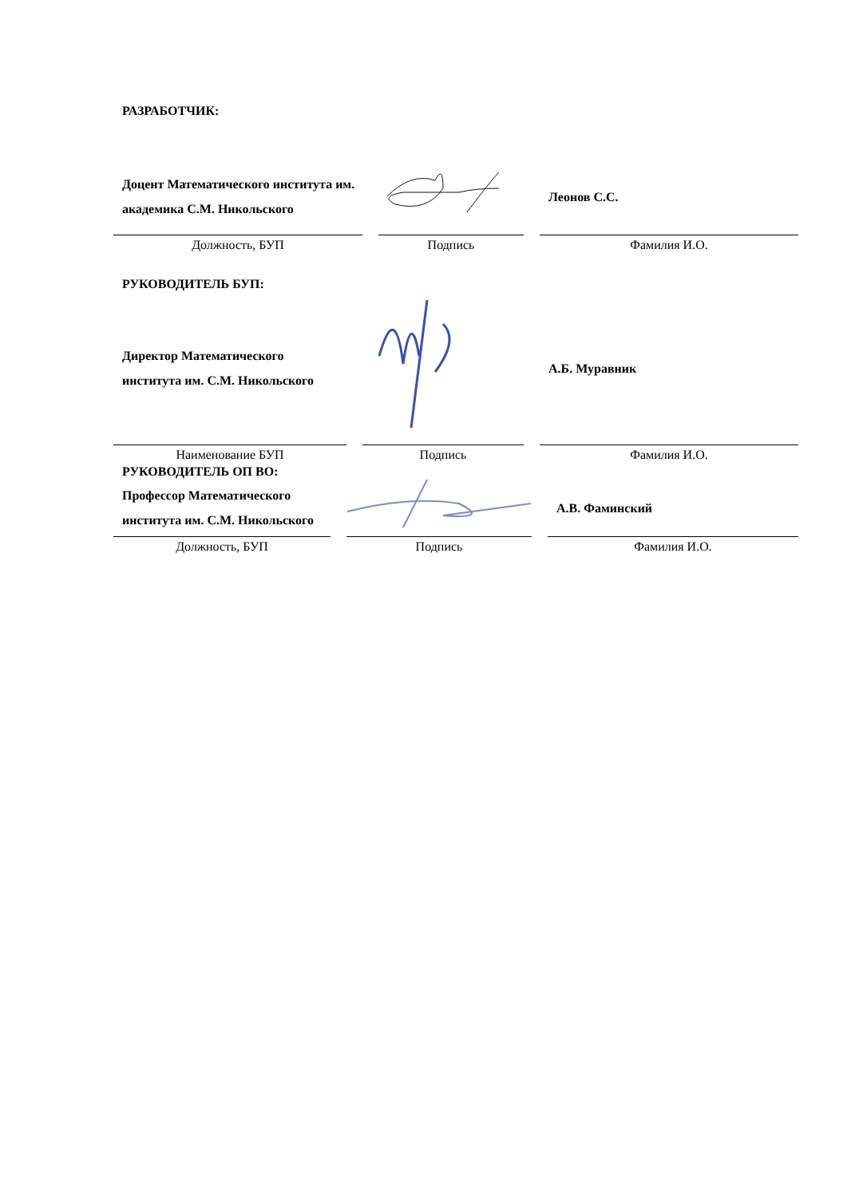РАЗРАБОТЧИК:
| Доцент Математического института им. академика С.М. Никольского | | Леонов С.С. |
| Должность, БУП | Подпись | Фамилия И.О. |
РУКОВОДИТЕЛЬ БУП:
| Директор Математического института им. С.М. Никольского | | А.Б. Муравник |
| Наименование БУП | Подпись | Фамилия И.О. |
РУКОВОДИТЕЛЬ ОП ВО:
| Профессор Математического института им. С.М. Никольского | | А.В. Фаминский |
| Должность, БУП | Подпись | Фамилия И.О. |